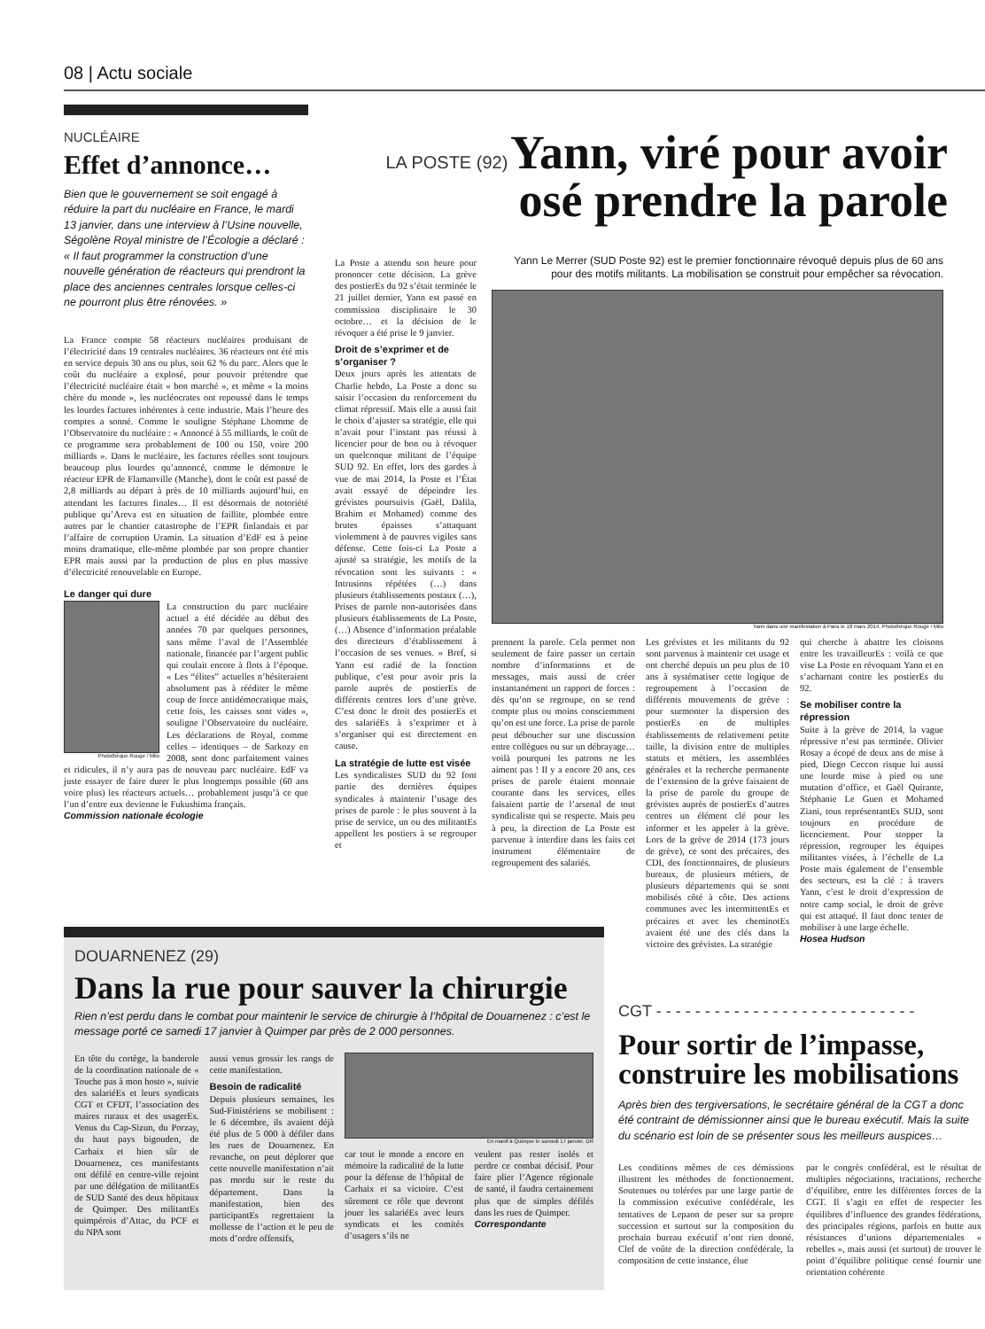08 | Actu sociale
NUCLÉAIRE
Effet d’annonce…
Bien que le gouvernement se soit engagé à réduire la part du nucléaire en France, le mardi 13 janvier, dans une interview à l’Usine nouvelle, Ségolène Royal ministre de l’Écologie a déclaré : « Il faut programmer la construction d’une nouvelle génération de réacteurs qui prendront la place des anciennes centrales lorsque celles-ci ne pourront plus être rénovées. »
La France compte 58 réacteurs nucléaires produisant de l’électricité dans 19 centrales nucléaires. 36 réacteurs ont été mis en service depuis 30 ans ou plus, soit 62 % du parc. Alors que le coût du nucléaire a explosé, pour pouvoir prétendre que l’électricité nucléaire était « bon marché », et même « la moins chère du monde », les nucléocrates ont repoussé dans le temps les lourdes factures inhérentes à cette industrie. Mais l’heure des comptes a sonné. Comme le souligne Stéphane Lhomme de l’Observatoire du nucléaire : « Annoncé à 55 milliards, le coût de ce programme sera probablement de 100 ou 150, voire 200 milliards ». Dans le nucléaire, les factures réelles sont toujours beaucoup plus lourdes qu’annoncé, comme le démontre le réacteur EPR de Flamanville (Manche), dont le coût est passé de 2,8 milliards au départ à près de 10 milliards aujourd’hui, en attendant les factures finales… Il est désormais de notoriété publique qu’Areva est en situation de faillite, plombée entre autres par le chantier catastrophe de l’EPR finlandais et par l’affaire de corruption Uramin. La situation d’EdF est à peine moins dramatique, elle-même plombée par son propre chantier EPR mais aussi par la production de plus en plus massive d’électricité renouvelable en Europe.
Le danger qui dure
Photothèque Rouge / Milo
La construction du parc nucléaire actuel a été décidée au début des années 70 par quelques personnes, sans même l’aval de l’Assemblée nationale, financée par l’argent public qui coulait encore à flots à l’époque. « Les “élites” actuelles n’hésiteraient absolument pas à rééditer le même coup de force antidémocratique mais, cette fois, les caisses sont vides », souligne l’Observatoire du nucléaire. Les déclarations de Royal, comme celles – identiques – de Sarkozy en 2008, sont donc parfaitement vaines et ridicules, il n’y aura pas de nouveau parc nucléaire. EdF va juste essayer de faire durer le plus longtemps possible (60 ans voire plus) les réacteurs actuels… probablement jusqu’à ce que l’un d’entre eux devienne le Fukushima français.
Commission nationale écologie
LA POSTE (92) Yann, viré pour avoir osé prendre la parole
La Poste a attendu son heure pour prononcer cette décision. La grève des postierEs du 92 s’était terminée le 21 juillet dernier, Yann est passé en commission disciplinaire le 30 octobre… et la décision de le révoquer a été prise le 9 janvier.
Droit de s’exprimer et de s’organiser ?
Deux jours après les attentats de Charlie hebdo, La Poste a donc su saisir l’occasion du renforcement du climat répressif. Mais elle a aussi fait le choix d’ajuster sa stratégie, elle qui n’avait pour l’instant pas réussi à licencier pour de bon ou à révoquer un quelconque militant de l’équipe SUD 92. En effet, lors des gardes à vue de mai 2014, la Poste et l’État avait essayé de dépeindre les grévistes poursuivis (Gaël, Dalila, Brahim et Mohamed) comme des brutes épaisses s’attaquant violemment à de pauvres vigiles sans défense. Cette fois-ci La Poste a ajusté sa stratégie, les motifs de la révocation sont les suivants : « Intrusions répétées (…) dans plusieurs établissements postaux (…), Prises de parole non-autorisées dans plusieurs établissements de La Poste, (…) Absence d’information préalable des directeurs d’établissement à l’occasion de ses venues. » Bref, si Yann est radié de la fonction publique, c’est pour avoir pris la parole auprès de postierEs de différents centres lors d’une grève. C’est donc le droit des postierEs et des salariéEs à s’exprimer et à s’organiser qui est directement en cause.
La stratégie de lutte est visée
Les syndicalistes SUD du 92 font partie des dernières équipes syndicales à maintenir l’usage des prises de parole : le plus souvent à la prise de service, un ou des militantEs appellent les postiers à se regrouper et
Yann Le Merrer (SUD Poste 92) est le premier fonctionnaire révoqué depuis plus de 60 ans pour des motifs militants. La mobilisation se construit pour empêcher sa révocation.
Yann dans une manifestation à Paris le 18 mars 2014. Photothèque Rouge / Milo
prennent la parole. Cela permet non seulement de faire passer un certain nombre d’informations et de messages, mais aussi de créer instantanément un rapport de forces : dès qu’on se regroupe, on se rend compte plus ou moins consciemment qu’on est une force. La prise de parole peut déboucher sur une discussion entre collègues ou sur un débrayage… voilà pourquoi les patrons ne les aiment pas ! Il y a encore 20 ans, ces prises de parole étaient monnaie courante dans les services, elles faisaient partie de l’arsenal de tout syndicaliste qui se respecte. Mais peu à peu, la direction de La Poste est parvenue à interdire dans les faits cet instrument élémentaire de regroupement des salariés.
Les grévistes et les militants du 92 sont parvenus à maintenir cet usage et ont cherché depuis un peu plus de 10 ans à systématiser cette logique de regroupement à l’occasion de différents mouvements de grève : pour surmonter la dispersion des postierEs en de multiples établissements de relativement petite taille, la division entre de multiples statuts et métiers, les assemblées générales et la recherche permanente de l’extension de la grève faisaient de la prise de parole du groupe de grévistes auprès de postierEs d’autres centres un élément clé pour les informer et les appeler à la grève. Lors de la grève de 2014 (173 jours de grève), ce sont des précaires, des CDI, des fonctionnaires, de plusieurs bureaux, de plusieurs métiers, de plusieurs départements qui se sont mobilisés côté à côte. Des actions communes avec les intermittentEs et précaires et avec les cheminotEs avaient été une des clés dans la victoire des grévistes. La stratégie
qui cherche à abattre les cloisons entre les travailleurEs : voilà ce que vise La Poste en révoquant Yann et en s’acharnant contre les postierEs du 92.
Se mobiliser contre la répression
Suite à la grève de 2014, la vague répressive n’est pas terminée. Olivier Rosay a écopé de deux ans de mise à pied, Diego Ceccon risque lui aussi une lourde mise à pied ou une mutation d’office, et Gaël Quirante, Stéphanie Le Guen et Mohamed Ziani, tous représentantEs SUD, sont toujours en procédure de licenciement. Pour stopper la répression, regrouper les équipes militantes visées, à l’échelle de La Poste mais également de l’ensemble des secteurs, est la clé : à travers Yann, c’est le droit d’expression de notre camp social, le droit de grève qui est attaqué. Il faut donc tenter de mobiliser à une large échelle.
Hosea Hudson
DOUARNENEZ (29)
Dans la rue pour sauver la chirurgie
Rien n’est perdu dans le combat pour maintenir le service de chirurgie à l’hôpital de Douarnenez : c’est le message porté ce samedi 17 janvier à Quimper par près de 2 000 personnes.
En tête du cortège, la banderole de la coordination nationale de « Touche pas à mon hosto », suivie des salariéEs et leurs syndicats CGT et CFDT, l’association des maires ruraux et des usagerEs. Venus du Cap-Sizun, du Porzay, du haut pays bigouden, de Carhaix et bien sûr de Douarnenez, ces manifestants ont défilé en centre-ville rejoint par une délégation de militantEs de SUD Santé des deux hôpitaux de Quimper. Des militantEs quimpérois d’Attac, du PCF et du NPA sont
aussi venus grossir les rangs de cette manifestation.
Besoin de radicalité
Depuis plusieurs semaines, les Sud-Finistériens se mobilisent : le 6 décembre, ils avaient déjà été plus de 5 000 à défiler dans les rues de Douarnenez. En revanche, on peut déplorer que cette nouvelle manifestation n’ait pas mordu sur le reste du département. Dans la manifestation, bien des participantEs regrettaient la mollesse de l’action et le peu de mots d’ordre offensifs,
En manif à Quimper le samedi 17 janvier. DR
car tout le monde a encore en mémoire la radicalité de la lutte pour la défense de l’hôpital de Carhaix et sa victoire. C’est sûrement ce rôle que devront jouer les salariéEs avec leurs syndicats et les comités d’usagers s’ils ne
veulent pas rester isolés et perdre ce combat décisif. Pour faire plier l’Agence régionale de santé, il faudra certainement plus que de simples défilés dans les rues de Quimper.
Correspondante
CGT - - - - - - - - - - - - - - - - - - - - - - - - - - -
Pour sortir de l’impasse, construire les mobilisations
Après bien des tergiversations, le secrétaire général de la CGT a donc été contraint de démissionner ainsi que le bureau exécutif. Mais la suite du scénario est loin de se présenter sous les meilleurs auspices…
Les conditions mêmes de ces démissions illustrent les méthodes de fonctionnement. Soutenues ou tolérées par une large partie de la commission exécutive confédérale, les tentatives de Lepaon de peser sur sa propre succession et surtout sur la composition du prochain bureau exécutif n’ont rien donné. Clef de voûte de la direction confédérale, la composition de cette instance, élue
par le congrès confédéral, est le résultat de multiples négociations, tractations, recherche d’équilibre, entre les différentes forces de la CGT. Il s’agit en effet de respecter les équilibres d’influence des grandes fédérations, des principales régions, parfois en butte aux résistances d’unions départementales « rebelles », mais aussi (et surtout) de trouver le point d’équilibre politique censé fournir une orientation cohérente